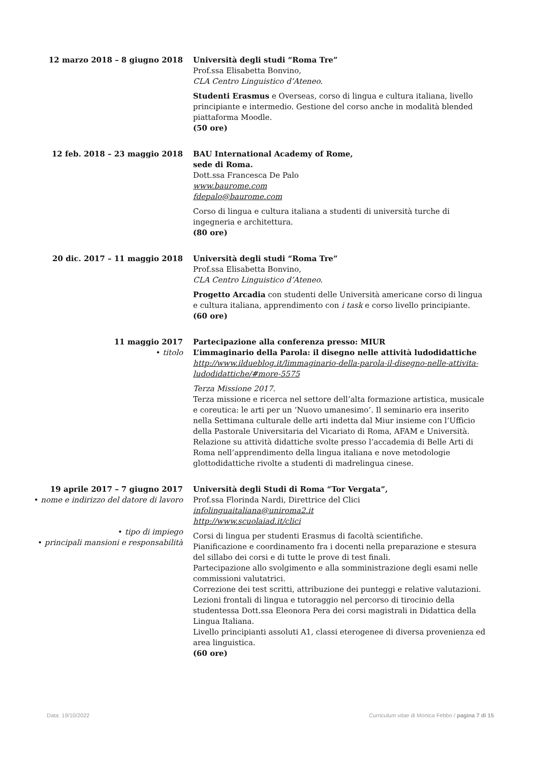12 marzo 2018 – 8 giugno 2018 Università degli studi “Roma Tre”
Prof.ssa Elisabetta Bonvino,
CLA Centro Linguistico d’Ateneo.
Studenti Erasmus e Overseas, corso di lingua e cultura italiana, livello principiante e intermedio. Gestione del corso anche in modalità blended piattaforma Moodle.
(50 ore)
12 feb. 2018 – 23 maggio 2018 BAU International Academy of Rome,
sede di Roma.
Dott.ssa Francesca De Palo
www.baurome.com
fdepalo@baurome.com
Corso di lingua e cultura italiana a studenti di università turche di ingegneria e architettura.
(80 ore)
20 dic. 2017 – 11 maggio 2018 Università degli studi “Roma Tre”
Prof.ssa Elisabetta Bonvino,
CLA Centro Linguistico d’Ateneo.
Progetto Arcadia con studenti delle Università americane corso di lingua e cultura italiana, apprendimento con i task e corso livello principiante.
(60 ore)
11 maggio 2017
• titolo
Partecipazione alla conferenza presso: MIUR
L’immaginario della Parola: il disegno nelle attività ludodidattiche
http://www.ildueblog.it/limmaginario-della-parola-il-disegno-nelle-attivita-ludodidattiche/#more-5575
Terza Missione 2017.
Terza missione e ricerca nel settore dell’alta formazione artistica, musicale e coreutica: le arti per un ‘Nuovo umanesimo’. Il seminario era inserito nella Settimana culturale delle arti indetta dal Miur insieme con l’Ufficio della Pastorale Universitaria del Vicariato di Roma, AFAM e Università.
Relazione su attività didattiche svolte presso l’accademia di Belle Arti di Roma nell’apprendimento della lingua italiana e nove metodologie glottodidattiche rivolte a studenti di madrelingua cinese.
19 aprile 2017 – 7 giugno 2017
• nome e indirizzo del datore di lavoro
• tipo di impiego
• principali mansioni e responsabilità
Università degli Studi di Roma “Tor Vergata”,
Prof.ssa Florinda Nardi, Direttrice del Clici
infolinguaitaliana@uniroma2.it
http://www.scuolaiad.it/clici
Corsi di lingua per studenti Erasmus di facoltà scientifiche.
Pianificazione e coordinamento fra i docenti nella preparazione e stesura del sillabo dei corsi e di tutte le prove di test finali.
Partecipazione allo svolgimento e alla somministrazione degli esami nelle commissioni valutatrici.
Correzione dei test scritti, attribuzione dei punteggi e relative valutazioni.
Lezioni frontali di lingua e tutoraggio nel percorso di tirocinio della studentessa Dott.ssa Eleonora Pera dei corsi magistrali in Didattica della Lingua Italiana.
Livello principianti assoluti A1, classi eterogenee di diversa provenienza ed area linguistica.
(60 ore)
Data: 19/10/2022 Curriculum vitae di Monica Febbo / pagina 7 di 15